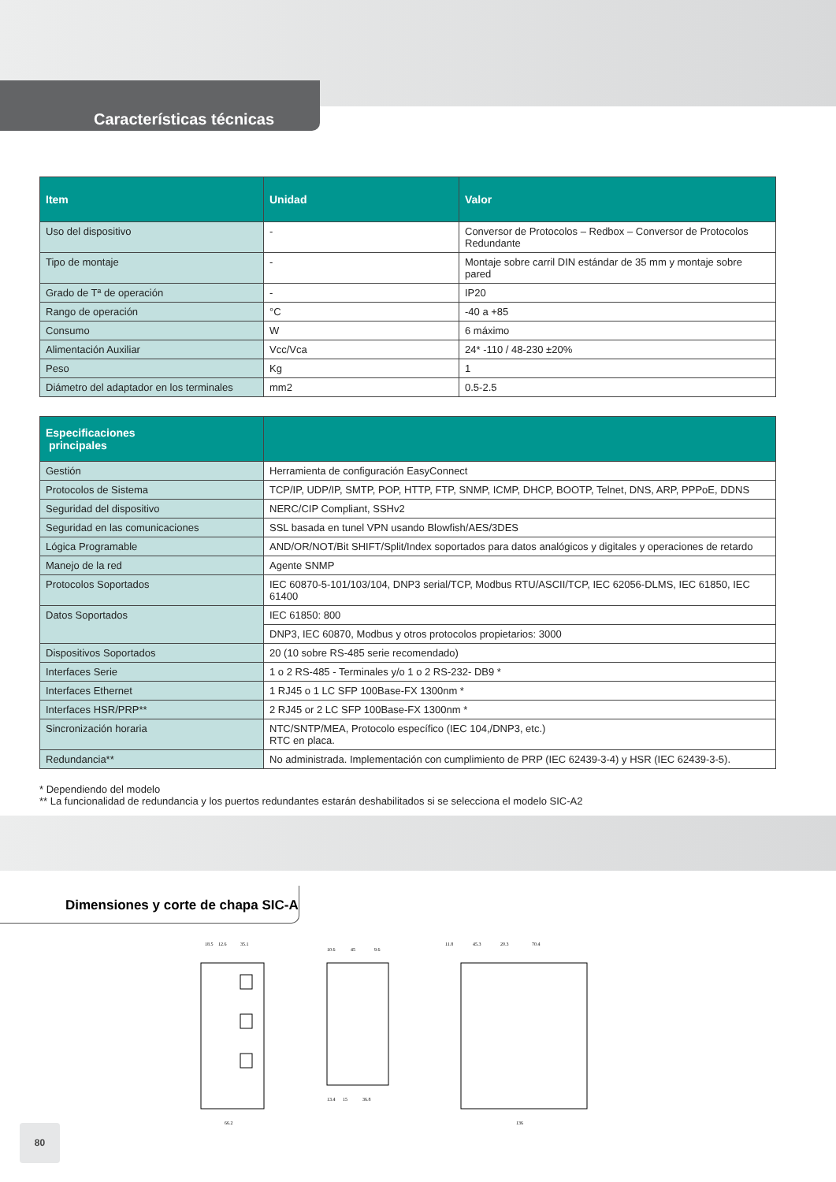Características técnicas
| Item | Unidad | Valor |
| --- | --- | --- |
| Uso del dispositivo | - | Conversor de Protocolos – Redbox – Conversor de Protocolos Redundante |
| Tipo de montaje | - | Montaje sobre carril DIN estándar de 35 mm y montaje sobre pared |
| Grado de Tª de operación | - | IP20 |
| Rango de operación | °C | -40 a +85 |
| Consumo | W | 6 máximo |
| Alimentación Auxiliar | Vcc/Vca | 24* -110 / 48-230 ±20% |
| Peso | Kg | 1 |
| Diámetro del adaptador en los terminales | mm2 | 0.5-2.5 |
| Especificaciones principales | |
| --- | --- |
| Gestión | Herramienta de configuración EasyConnect |
| Protocolos de Sistema | TCP/IP, UDP/IP, SMTP, POP, HTTP, FTP, SNMP, ICMP, DHCP, BOOTP, Telnet, DNS, ARP, PPPoE, DDNS |
| Seguridad del dispositivo | NERC/CIP Compliant, SSHv2 |
| Seguridad en las comunicaciones | SSL basada en tunel VPN usando Blowfish/AES/3DES |
| Lógica Programable | AND/OR/NOT/Bit SHIFT/Split/Index soportados para datos analógicos y digitales y operaciones de retardo |
| Manejo de la red | Agente SNMP |
| Protocolos Soportados | IEC 60870-5-101/103/104, DNP3 serial/TCP, Modbus RTU/ASCII/TCP, IEC 62056-DLMS, IEC 61850, IEC 61400 |
| Datos Soportados | IEC 61850: 800 |
| | DNP3, IEC 60870, Modbus y otros protocolos propietarios: 3000 |
| Dispositivos Soportados | 20 (10 sobre RS-485 serie recomendado) |
| Interfaces Serie | 1 o 2 RS-485 - Terminales y/o 1 o 2 RS-232- DB9 * |
| Interfaces Ethernet | 1 RJ45 o 1 LC SFP 100Base-FX 1300nm * |
| Interfaces HSR/PRP** | 2 RJ45 or 2 LC SFP 100Base-FX 1300nm * |
| Sincronización horaria | NTC/SNTP/MEA, Protocolo específico (IEC 104,/DNP3, etc.) RTC en placa. |
| Redundancia** | No administrada. Implementación con cumplimiento de PRP (IEC 62439-3-4) y HSR (IEC 62439-3-5). |
* Dependiendo del modelo
** La funcionalidad de redundancia y los puertos redundantes estarán deshabilitados si se selecciona el modelo SIC-A2
Dimensiones y corte de chapa SIC-A
18.5
12.6
35.1
66.2
10.6
45
9.6
13.4
15
36.8
11.8
45.3
20.3
70.4
136
80